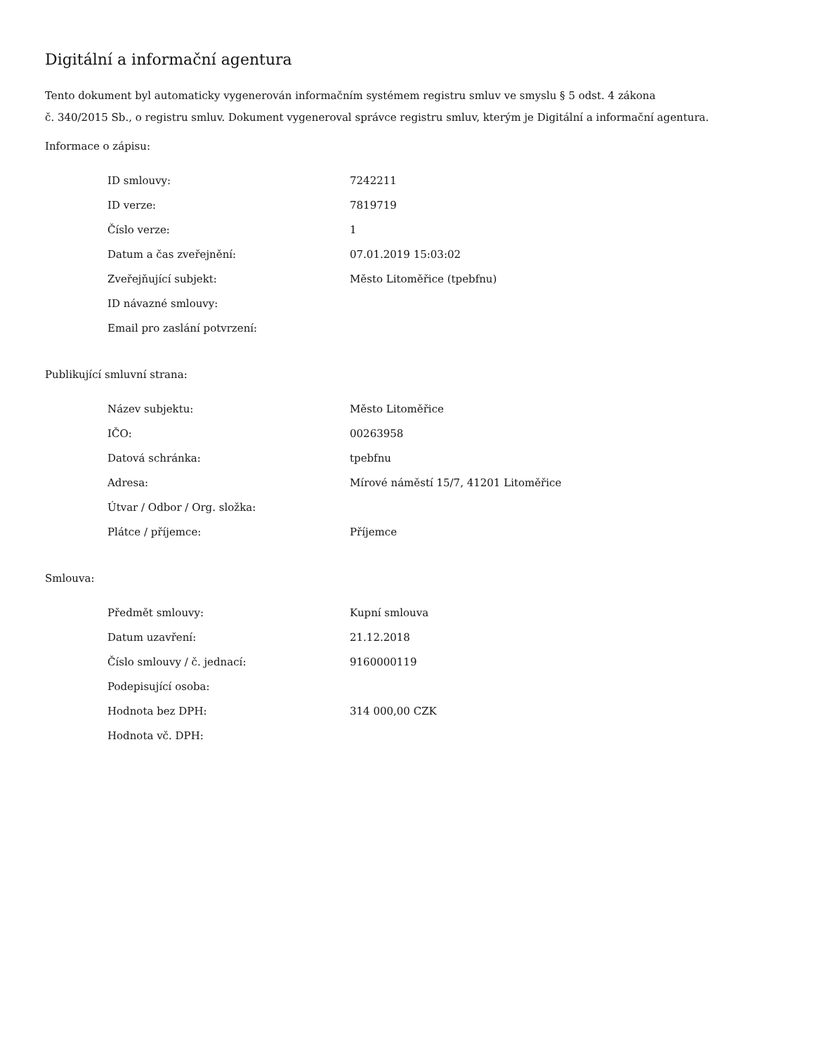Digitální a informační agentura
Tento dokument byl automaticky vygenerován informačním systémem registru smluv ve smyslu § 5 odst. 4 zákona
č. 340/2015 Sb., o registru smluv. Dokument vygeneroval správce registru smluv, kterým je Digitální a informační agentura.
Informace o zápisu:
| ID smlouvy: | 7242211 |
| ID verze: | 7819719 |
| Číslo verze: | 1 |
| Datum a čas zveřejnění: | 07.01.2019 15:03:02 |
| Zveřejňující subjekt: | Město Litoměřice (tpebfnu) |
| ID návazné smlouvy: | |
| Email pro zaslání potvrzení: | |
Publikující smluvní strana:
| Název subjektu: | Město Litoměřice |
| IČO: | 00263958 |
| Datová schránka: | tpebfnu |
| Adresa: | Mírové náměstí 15/7, 41201 Litoměřice |
| Útvar / Odbor / Org. složka: | |
| Plátce / příjemce: | Příjemce |
Smlouva:
| Předmět smlouvy: | Kupní smlouva |
| Datum uzavření: | 21.12.2018 |
| Číslo smlouvy / č. jednací: | 9160000119 |
| Podepisující osoba: | |
| Hodnota bez DPH: | 314 000,00 CZK |
| Hodnota vč. DPH: | |